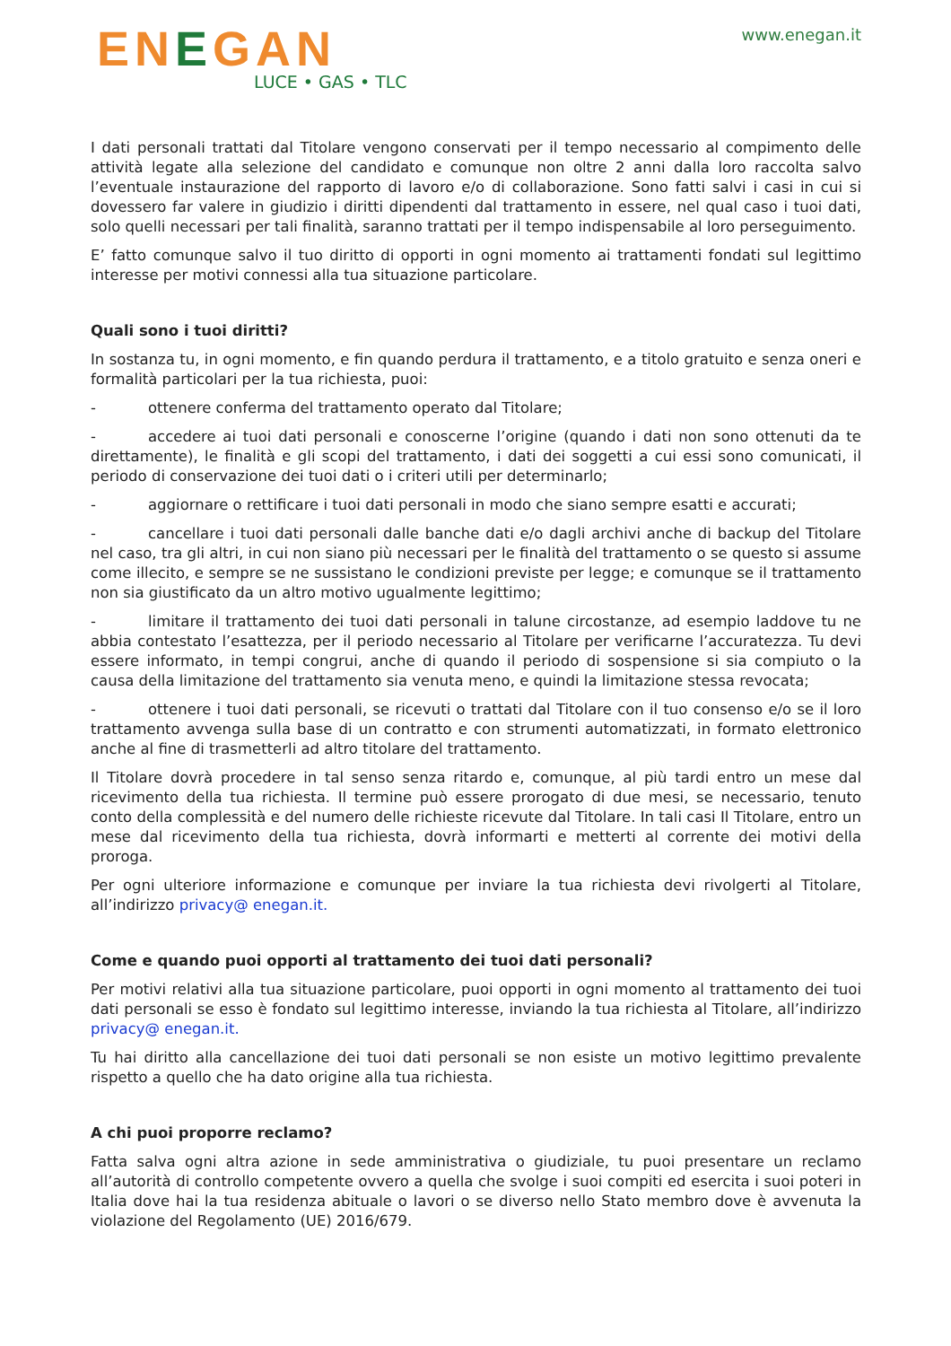ENEGAN
LUCE • GAS • TLC
www.enegan.it
I dati personali trattati dal Titolare vengono conservati per il tempo necessario al compimento delle attività legate alla selezione del candidato e comunque non oltre 2 anni dalla loro raccolta salvo l’eventuale instaurazione del rapporto di lavoro e/o di collaborazione. Sono fatti salvi i casi in cui si dovessero far valere in giudizio i diritti dipendenti dal trattamento in essere, nel qual caso i tuoi dati, solo quelli necessari per tali finalità, saranno trattati per il tempo indispensabile al loro perseguimento.
E’ fatto comunque salvo il tuo diritto di opporti in ogni momento ai trattamenti fondati sul legittimo interesse per motivi connessi alla tua situazione particolare.
Quali sono i tuoi diritti?
In sostanza tu, in ogni momento, e fin quando perdura il trattamento, e a titolo gratuito e senza oneri e formalità particolari per la tua richiesta, puoi:
- ottenere conferma del trattamento operato dal Titolare;
- accedere ai tuoi dati personali e conoscerne l’origine (quando i dati non sono ottenuti da te direttamente), le finalità e gli scopi del trattamento, i dati dei soggetti a cui essi sono comunicati, il periodo di conservazione dei tuoi dati o i criteri utili per determinarlo;
- aggiornare o rettificare i tuoi dati personali in modo che siano sempre esatti e accurati;
- cancellare i tuoi dati personali dalle banche dati e/o dagli archivi anche di backup del Titolare nel caso, tra gli altri, in cui non siano più necessari per le finalità del trattamento o se questo si assume come illecito, e sempre se ne sussistano le condizioni previste per legge; e comunque se il trattamento non sia giustificato da un altro motivo ugualmente legittimo;
- limitare il trattamento dei tuoi dati personali in talune circostanze, ad esempio laddove tu ne abbia contestato l’esattezza, per il periodo necessario al Titolare per verificarne l’accuratezza. Tu devi essere informato, in tempi congrui, anche di quando il periodo di sospensione si sia compiuto o la causa della limitazione del trattamento sia venuta meno, e quindi la limitazione stessa revocata;
- ottenere i tuoi dati personali, se ricevuti o trattati dal Titolare con il tuo consenso e/o se il loro trattamento avvenga sulla base di un contratto e con strumenti automatizzati, in formato elettronico anche al fine di trasmetterli ad altro titolare del trattamento.
Il Titolare dovrà procedere in tal senso senza ritardo e, comunque, al più tardi entro un mese dal ricevimento della tua richiesta. Il termine può essere prorogato di due mesi, se necessario, tenuto conto della complessità e del numero delle richieste ricevute dal Titolare. In tali casi Il Titolare, entro un mese dal ricevimento della tua richiesta, dovrà informarti e metterti al corrente dei motivi della proroga.
Per ogni ulteriore informazione e comunque per inviare la tua richiesta devi rivolgerti al Titolare, all’indirizzo privacy@ enegan.it.
Come e quando puoi opporti al trattamento dei tuoi dati personali?
Per motivi relativi alla tua situazione particolare, puoi opporti in ogni momento al trattamento dei tuoi dati personali se esso è fondato sul legittimo interesse, inviando la tua richiesta al Titolare, all’indirizzo privacy@ enegan.it.
Tu hai diritto alla cancellazione dei tuoi dati personali se non esiste un motivo legittimo prevalente rispetto a quello che ha dato origine alla tua richiesta.
A chi puoi proporre reclamo?
Fatta salva ogni altra azione in sede amministrativa o giudiziale, tu puoi presentare un reclamo all’autorità di controllo competente ovvero a quella che svolge i suoi compiti ed esercita i suoi poteri in Italia dove hai la tua residenza abituale o lavori o se diverso nello Stato membro dove è avvenuta la violazione del Regolamento (UE) 2016/679.